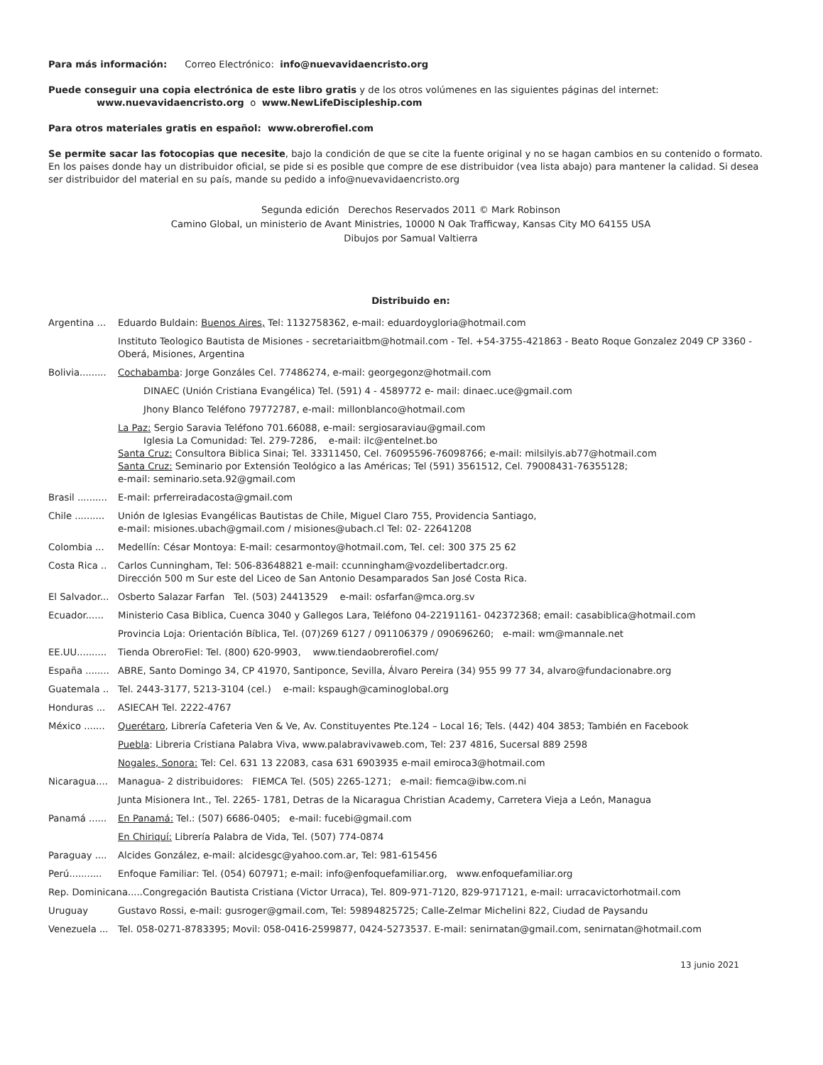Para más información: Correo Electrónico: info@nuevavidaencristo.org
Puede conseguir una copia electrónica de este libro gratis y de los otros volúmenes en las siguientes páginas del internet:
www.nuevavidaencristo.org o www.NewLifeDiscipleship.com
Para otros materiales gratis en español: www.obrerofiel.com
Se permite sacar las fotocopias que necesite, bajo la condición de que se cite la fuente original y no se hagan cambios en su contenido o formato. En los paises donde hay un distribuidor oficial, se pide si es posible que compre de ese distribuidor (vea lista abajo) para mantener la calidad. Si desea ser distribuidor del material en su país, mande su pedido a info@nuevavidaencristo.org
Segunda edición Derechos Reservados 2011 © Mark Robinson
Camino Global, un ministerio de Avant Ministries, 10000 N Oak Trafficway, Kansas City MO 64155 USA
Dibujos por Samual Valtierra
Distribuido en:
Argentina ...
Eduardo Buldain: Buenos Aires, Tel: 1132758362, e-mail: eduardoygloria@hotmail.com
Instituto Teologico Bautista de Misiones - secretariaitbm@hotmail.com - Tel. +54-3755-421863 - Beato Roque Gonzalez 2049 CP 3360 - Oberá, Misiones, Argentina
Bolivia.........
Cochabamba: Jorge Gonzáles Cel. 77486274, e-mail: georgegonz@hotmail.com
DINAEC (Unión Cristiana Evangélica) Tel. (591) 4 - 4589772 e- mail: dinaec.uce@gmail.com
Jhony Blanco Teléfono 79772787, e-mail: millonblanco@hotmail.com
La Paz: Sergio Saravia Teléfono 701.66088, e-mail: sergiosaraviau@gmail.com
Iglesia La Comunidad: Tel. 279-7286, e-mail: ilc@entelnet.bo
Santa Cruz: Consultora Biblica Sinai; Tel. 33311450, Cel. 76095596-76098766; e-mail: milsilyis.ab77@hotmail.com
Santa Cruz: Seminario por Extensión Teológico a las Américas; Tel (591) 3561512, Cel. 79008431-76355128;
e-mail: seminario.seta.92@gmail.com
Brasil ..........
E-mail: prferreiradacosta@gmail.com
Chile ..........
Unión de Iglesias Evangélicas Bautistas de Chile, Miguel Claro 755, Providencia Santiago,
e-mail: misiones.ubach@gmail.com / misiones@ubach.cl Tel: 02- 22641208
Colombia ... Medellín: César Montoya: E-mail: cesarmontoy@hotmail.com, Tel. cel: 300 375 25 62
Costa Rica ..
Carlos Cunningham, Tel: 506-83648821 e-mail: ccunningham@vozdelibertadcr.org.
Dirección 500 m Sur este del Liceo de San Antonio Desamparados San José Costa Rica.
El Salvador...
Osberto Salazar Farfan Tel. (503) 24413529 e-mail: osfarfan@mca.org.sv
Ecuador......
Ministerio Casa Biblica, Cuenca 3040 y Gallegos Lara, Teléfono 04-22191161- 042372368; email: casabiblica@hotmail.com
Provincia Loja: Orientación Bíblica, Tel. (07)269 6127 / 091106379 / 090696260; e-mail: wm@mannale.net
EE.UU..........
Tienda ObreroFiel: Tel. (800) 620-9903, www.tiendaobrerofiel.com/
España ........
ABRE, Santo Domingo 34, CP 41970, Santiponce, Sevilla, Álvaro Pereira (34) 955 99 77 34, alvaro@fundacionabre.org
Guatemala .. Tel. 2443-3177, 5213-3104 (cel.) e-mail: kspaugh@caminoglobal.org
Honduras ... ASIECAH Tel. 2222-4767
México .......
Querétaro, Librería Cafeteria Ven & Ve, Av. Constituyentes Pte.124 – Local 16; Tels. (442) 404 3853; También en Facebook
Puebla: Libreria Cristiana Palabra Viva, www.palabravivaweb.com, Tel: 237 4816, Sucersal 889 2598
Nogales, Sonora: Tel: Cel. 631 13 22083, casa 631 6903935 e-mail emiroca3@hotmail.com
Nicaragua....
Managua- 2 distribuidores: FIEMCA Tel. (505) 2265-1271; e-mail: fiemca@ibw.com.ni
Junta Misionera Int., Tel. 2265- 1781, Detras de la Nicaragua Christian Academy, Carretera Vieja a León, Managua
Panamá ......
En Panamá: Tel.: (507) 6686-0405; e-mail: fucebi@gmail.com
En Chiriquí: Librería Palabra de Vida, Tel. (507) 774-0874
Paraguay ....
Alcides González, e-mail: alcidesgc@yahoo.com.ar, Tel: 981-615456
Perú...........
Enfoque Familiar: Tel. (054) 607971; e-mail: info@enfoquefamiliar.org, www.enfoquefamiliar.org
Rep. Dominicana.....Congregación Bautista Cristiana (Victor Urraca), Tel. 809-971-7120, 829-9717121, e-mail: urracavictorhotmail.com
Uruguay Gustavo Rossi, e-mail: gusroger@gmail.com, Tel: 59894825725; Calle-Zelmar Michelini 822, Ciudad de Paysandu
Venezuela ...
Tel. 058-0271-8783395; Movil: 058-0416-2599877, 0424-5273537. E-mail: senirnatan@gmail.com, senirnatan@hotmail.com
13 junio 2021